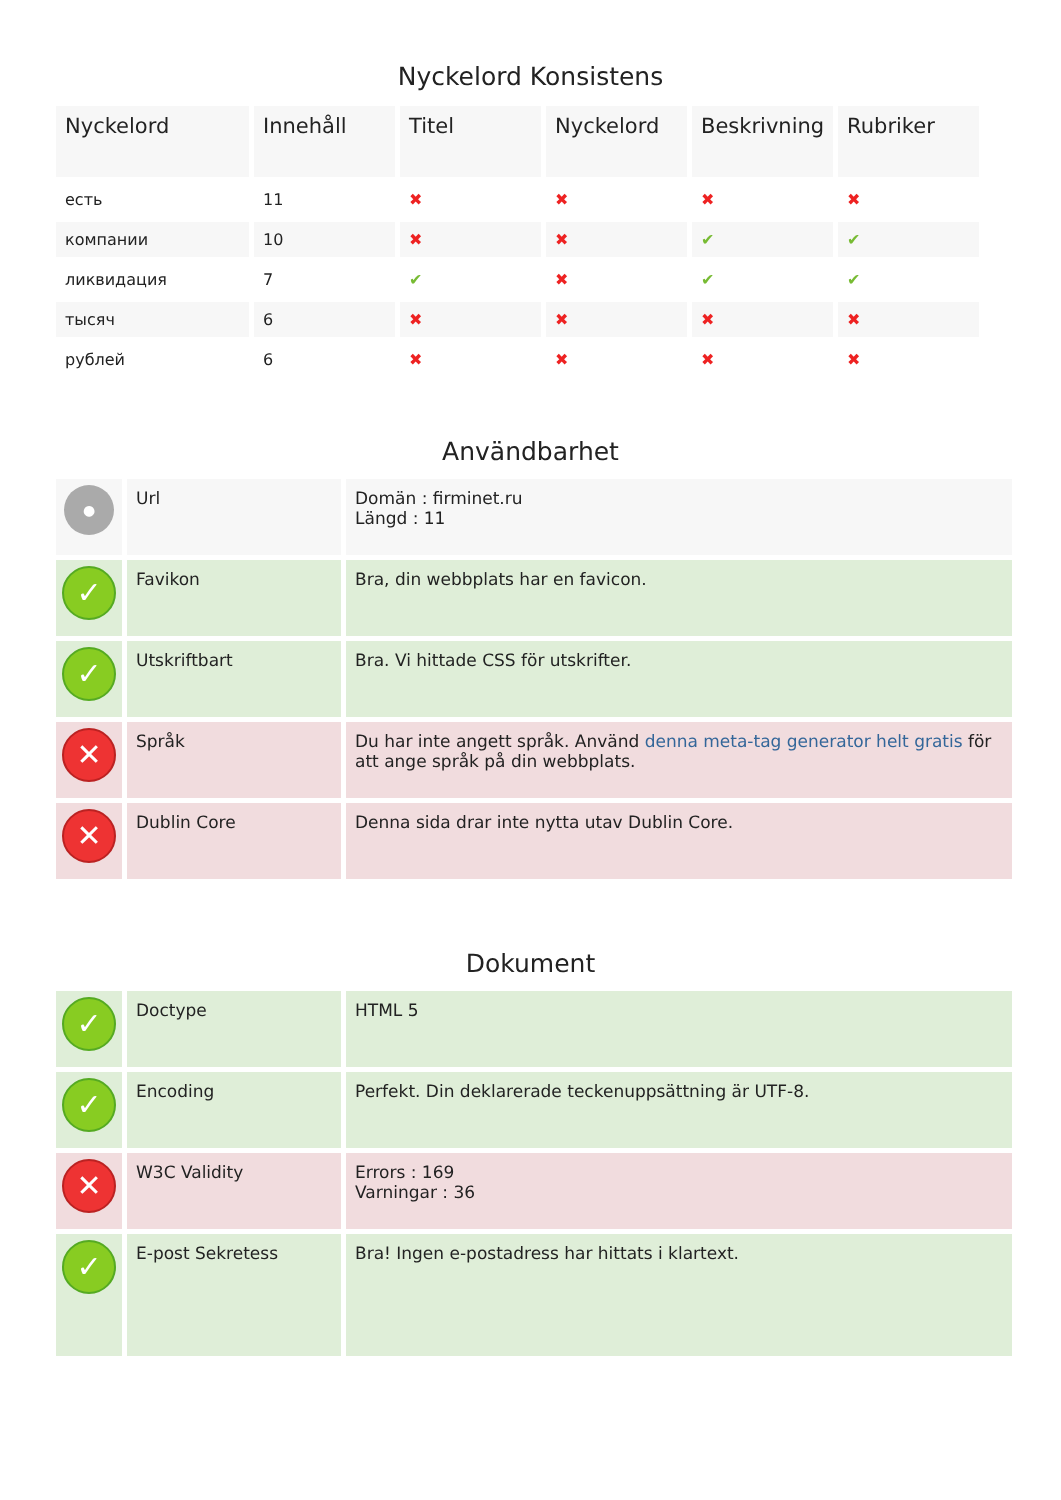Nyckelord Konsistens
| Nyckelord | Innehåll | Titel | Nyckelord | Beskrivning | Rubriker |
| --- | --- | --- | --- | --- | --- |
| есть | 11 | ✖ | ✖ | ✖ | ✖ |
| компании | 10 | ✖ | ✖ | ✔ | ✔ |
| ликвидация | 7 | ✔ | ✖ | ✔ | ✔ |
| тысяч | 6 | ✖ | ✖ | ✖ | ✖ |
| рублей | 6 | ✖ | ✖ | ✖ | ✖ |
Användbarhet
| ● | Url | Domän : firminet.ru Längd : 11 |
| ✓ | Favikon | Bra, din webbplats har en favicon. |
| ✓ | Utskriftbart | Bra. Vi hittade CSS för utskrifter. |
| ✕ | Språk | Du har inte angett språk. Använd denna meta-tag generator helt gratis för att ange språk på din webbplats. |
| ✕ | Dublin Core | Denna sida drar inte nytta utav Dublin Core. |
Dokument
| ✓ | Doctype | HTML 5 |
| ✓ | Encoding | Perfekt. Din deklarerade teckenuppsättning är UTF-8. |
| ✕ | W3C Validity | Errors : 169 Varningar : 36 |
| ✓ | E-post Sekretess | Bra! Ingen e-postadress har hittats i klartext. |